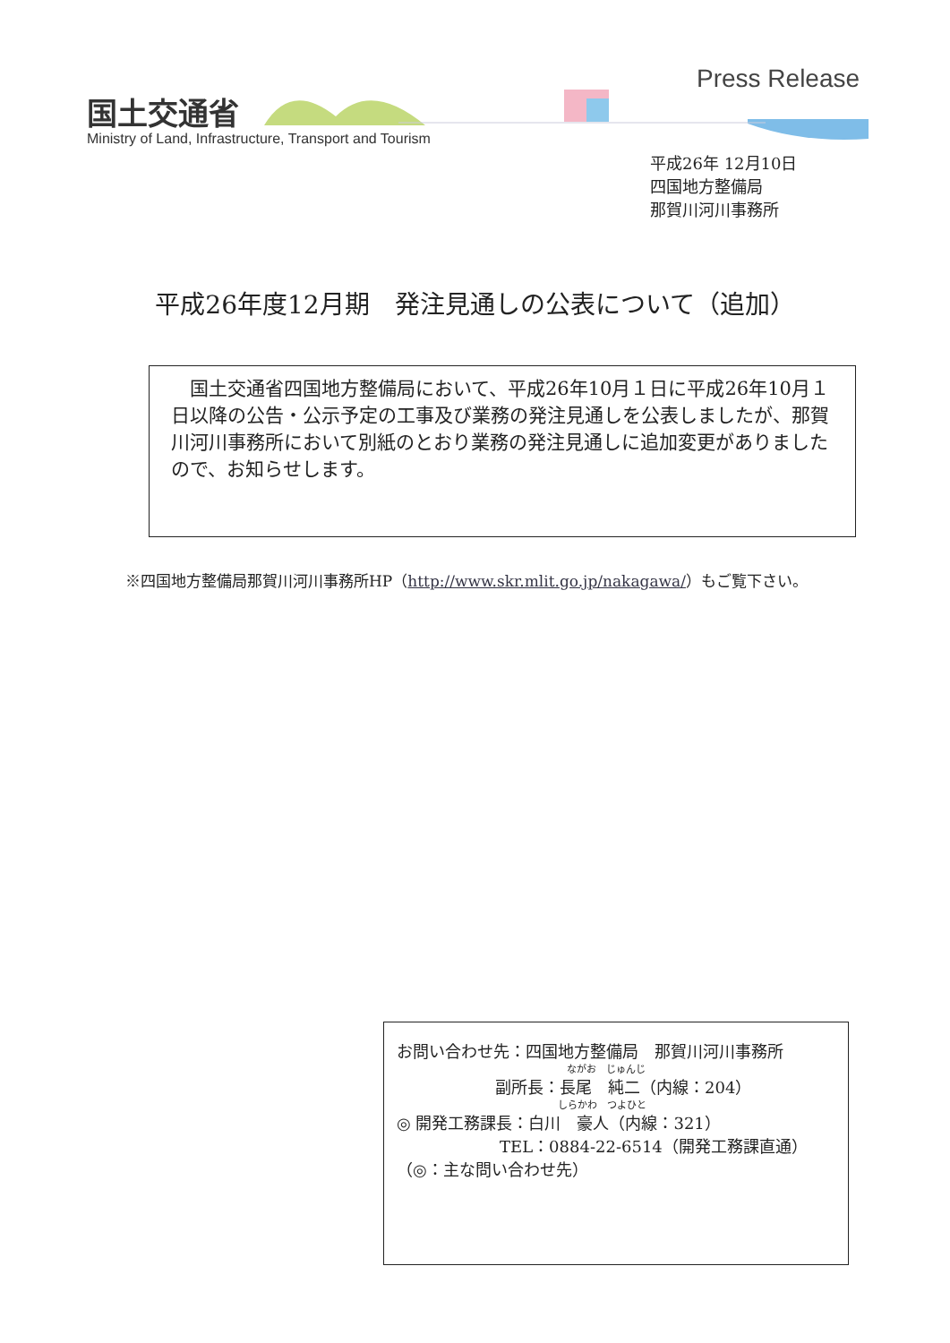国土交通省
Ministry of Land, Infrastructure, Transport and Tourism
Press Release
平成26年 12月10日
四国地方整備局
那賀川河川事務所
平成26年度12月期　発注見通しの公表について（追加）
　国土交通省四国地方整備局において、平成26年10月１日に平成26年10月１日以降の公告・公示予定の工事及び業務の発注見通しを公表しましたが、那賀川河川事務所において別紙のとおり業務の発注見通しに追加変更がありましたので、お知らせします。
※四国地方整備局那賀川河川事務所HP（http://www.skr.mlit.go.jp/nakagawa/）もご覧下さい。
お問い合わせ先：四国地方整備局　那賀川河川事務所
ながお　じゅんじ
副所長：長尾　純二（内線：204）
しらかわ　つよひと
◎ 開発工務課長：白川　豪人（内線：321）
TEL：0884-22-6514（開発工務課直通）
（◎：主な問い合わせ先）